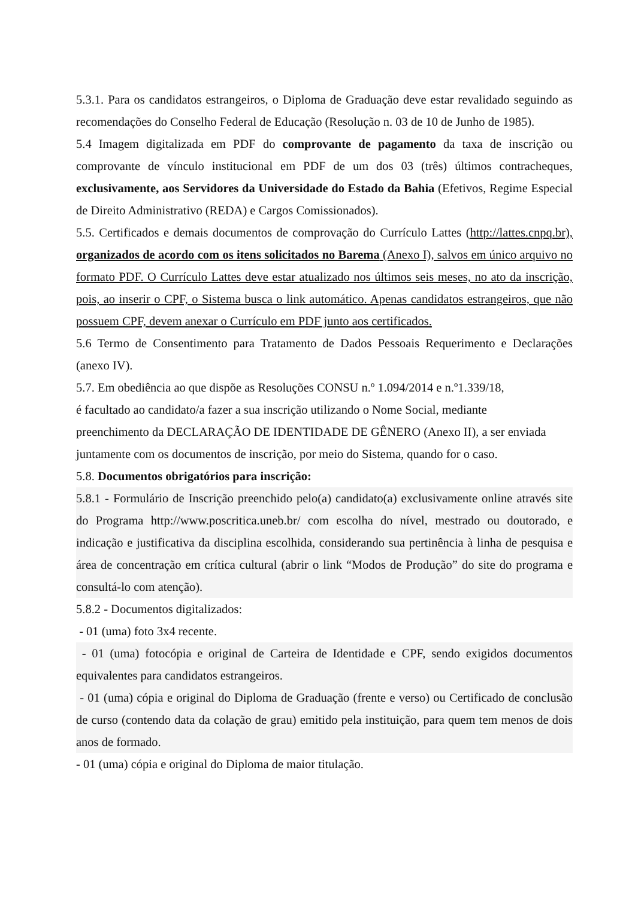5.3.1. Para os candidatos estrangeiros, o Diploma de Graduação deve estar revalidado seguindo as recomendações do Conselho Federal de Educação (Resolução n. 03 de 10 de Junho de 1985).
5.4 Imagem digitalizada em PDF do comprovante de pagamento da taxa de inscrição ou comprovante de vínculo institucional em PDF de um dos 03 (três) últimos contracheques, exclusivamente, aos Servidores da Universidade do Estado da Bahia (Efetivos, Regime Especial de Direito Administrativo (REDA) e Cargos Comissionados).
5.5. Certificados e demais documentos de comprovação do Currículo Lattes (http://lattes.cnpq.br), organizados de acordo com os itens solicitados no Barema (Anexo I), salvos em único arquivo no formato PDF. O Currículo Lattes deve estar atualizado nos últimos seis meses, no ato da inscrição, pois, ao inserir o CPF, o Sistema busca o link automático. Apenas candidatos estrangeiros, que não possuem CPF, devem anexar o Currículo em PDF junto aos certificados.
5.6 Termo de Consentimento para Tratamento de Dados Pessoais Requerimento e Declarações (anexo IV).
5.7. Em obediência ao que dispõe as Resoluções CONSU n.º 1.094/2014 e n.º1.339/18,
é facultado ao candidato/a fazer a sua inscrição utilizando o Nome Social, mediante
preenchimento da DECLARAÇÃO DE IDENTIDADE DE GÊNERO (Anexo II), a ser enviada
juntamente com os documentos de inscrição, por meio do Sistema, quando for o caso.
5.8. Documentos obrigatórios para inscrição:
5.8.1 - Formulário de Inscrição preenchido pelo(a) candidato(a) exclusivamente online através site do Programa http://www.poscritica.uneb.br/ com escolha do nível, mestrado ou doutorado, e indicação e justificativa da disciplina escolhida, considerando sua pertinência à linha de pesquisa e área de concentração em crítica cultural (abrir o link “Modos de Produção” do site do programa e consultá-lo com atenção).
5.8.2 - Documentos digitalizados:
- 01 (uma) foto 3x4 recente.
- 01 (uma) fotocópia e original de Carteira de Identidade e CPF, sendo exigidos documentos equivalentes para candidatos estrangeiros.
- 01 (uma) cópia e original do Diploma de Graduação (frente e verso) ou Certificado de conclusão de curso (contendo data da colação de grau) emitido pela instituição, para quem tem menos de dois anos de formado.
- 01 (uma) cópia e original do Diploma de maior titulação.